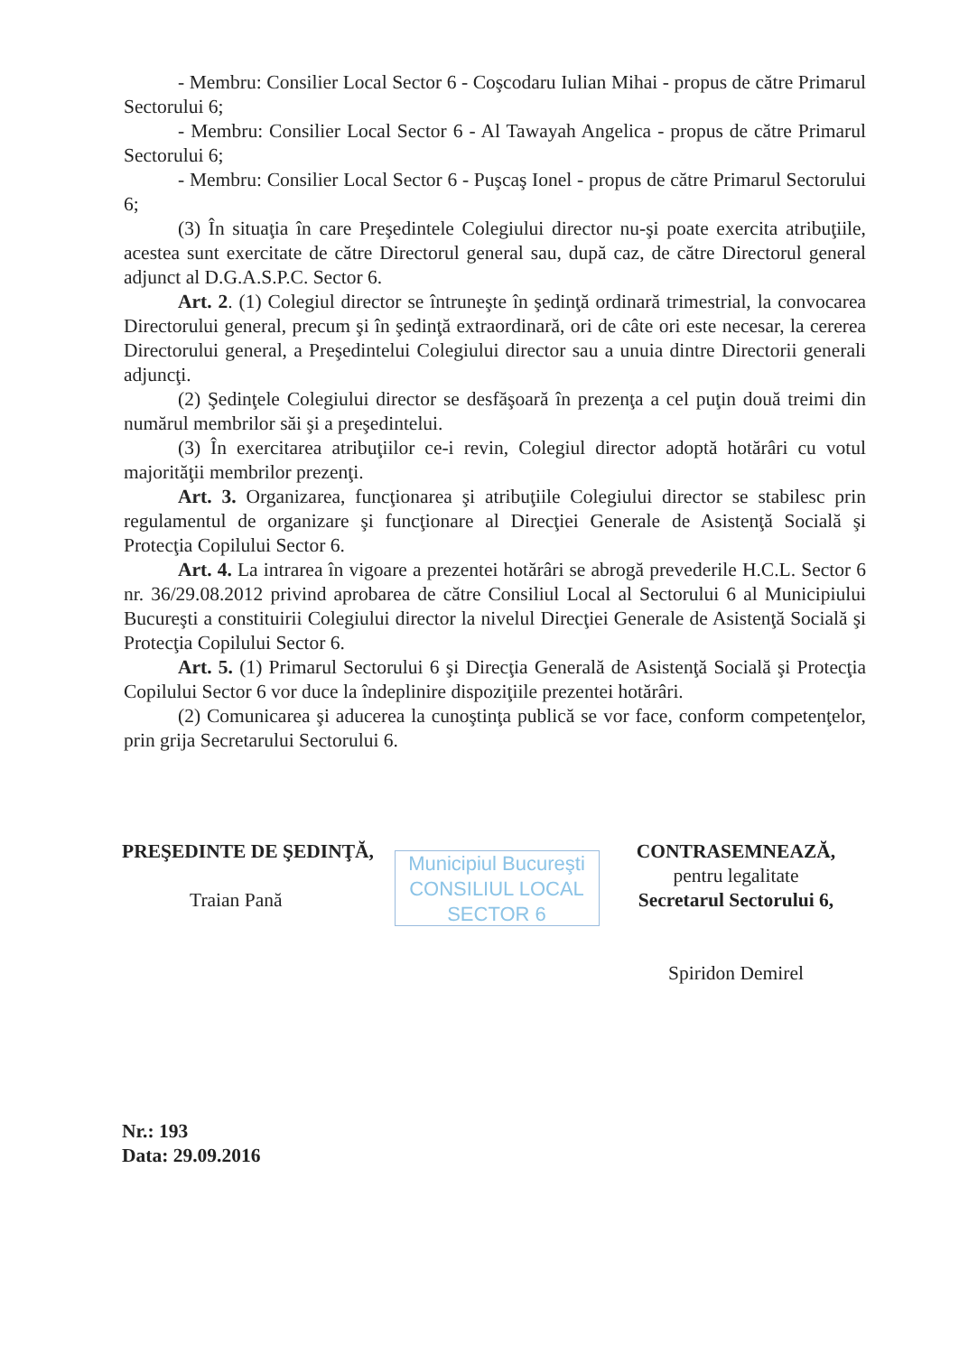- Membru: Consilier Local Sector 6 - Coşcodaru Iulian Mihai - propus de către Primarul Sectorului 6;
- Membru: Consilier Local Sector 6 - Al Tawayah Angelica - propus de către Primarul Sectorului 6;
- Membru: Consilier Local Sector 6 - Puşcaş Ionel - propus de către Primarul Sectorului 6;
(3) În situaţia în care Preşedintele Colegiului director nu-şi poate exercita atribuţiile, acestea sunt exercitate de către Directorul general sau, după caz, de către Directorul general adjunct al D.G.A.S.P.C. Sector 6.
Art. 2. (1) Colegiul director se întruneşte în şedinţă ordinară trimestrial, la convocarea Directorului general, precum şi în şedinţă extraordinară, ori de câte ori este necesar, la cererea Directorului general, a Preşedintelui Colegiului director sau a unuia dintre Directorii generali adjuncţi.
(2) Şedinţele Colegiului director se desfăşoară în prezenţa a cel puţin două treimi din numărul membrilor săi şi a preşedintelui.
(3) În exercitarea atribuţiilor ce-i revin, Colegiul director adoptă hotărâri cu votul majorităţii membrilor prezenţi.
Art. 3. Organizarea, funcţionarea şi atribuţiile Colegiului director se stabilesc prin regulamentul de organizare şi funcţionare al Direcţiei Generale de Asistenţă Socială şi Protecţia Copilului Sector 6.
Art. 4. La intrarea în vigoare a prezentei hotărâri se abrogă prevederile H.C.L. Sector 6 nr. 36/29.08.2012 privind aprobarea de către Consiliul Local al Sectorului 6 al Municipiului Bucureşti a constituirii Colegiului director la nivelul Direcţiei Generale de Asistenţă Socială şi Protecţia Copilului Sector 6.
Art. 5. (1) Primarul Sectorului 6 şi Direcţia Generală de Asistenţă Socială şi Protecţia Copilului Sector 6 vor duce la îndeplinire dispoziţiile prezentei hotărâri.
(2) Comunicarea şi aducerea la cunoştinţa publică se vor face, conform competenţelor, prin grija Secretarului Sectorului 6.
PREŞEDINTE DE ŞEDINŢĂ,
Traian Pană
Municipiul Bucureşti
CONSILIUL LOCAL
SECTOR 6
CONTRASEMNEAZĂ,
pentru legalitate
Secretarul Sectorului 6,
Spiridon Demirel
Nr.: 193
Data: 29.09.2016